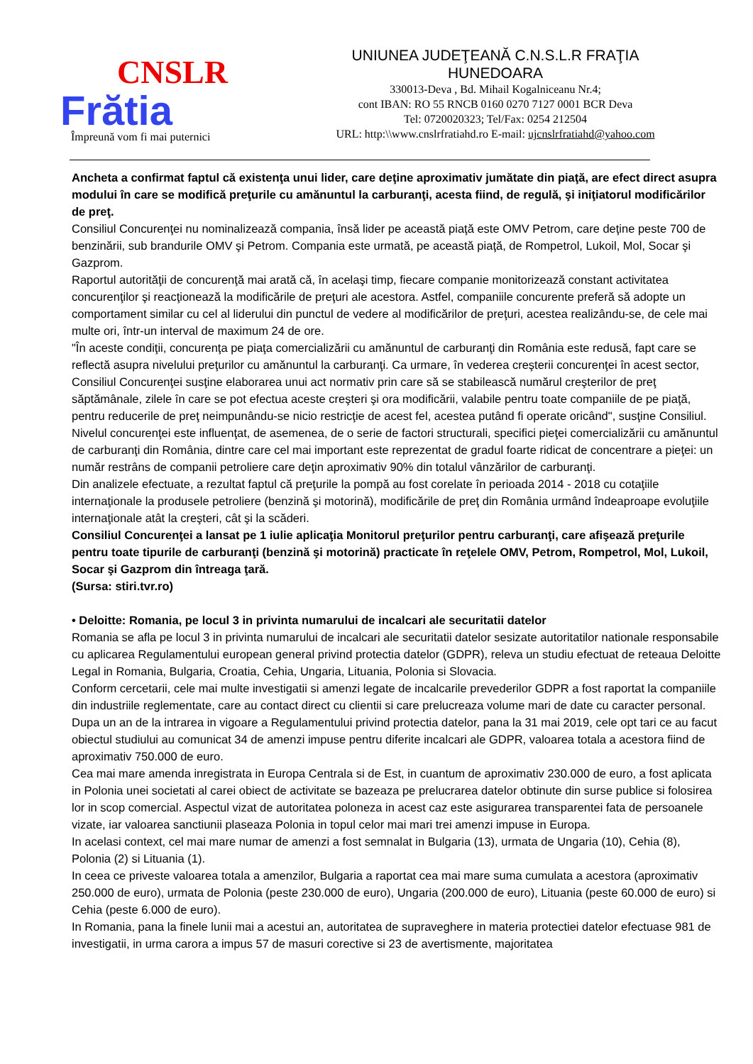CNSLR
Frătia
Împreună vom fi mai puternici
UNIUNEA JUDEŢEANĂ C.N.S.L.R FRAŢIA
HUNEDOARA
330013-Deva , Bd. Mihail Kogalniceanu Nr.4;
cont IBAN: RO 55 RNCB 0160 0270 7127 0001 BCR Deva
Tel: 0720020323; Tel/Fax: 0254 212504
URL: http:\\www.cnslrfratiahd.ro E-mail: ujcnslrfratiahd@yahoo.com
Ancheta a confirmat faptul că existenţa unui lider, care deţine aproximativ jumătate din piaţă, are efect direct asupra modului în care se modifică preţurile cu amănuntul la carburanţi, acesta fiind, de regulă, şi iniţiatorul modificărilor de preţ.
Consiliul Concurenţei nu nominalizează compania, însă lider pe această piaţă este OMV Petrom, care deţine peste 700 de benzinării, sub brandurile OMV şi Petrom. Compania este urmată, pe această piaţă, de Rompetrol, Lukoil, Mol, Socar şi Gazprom.
Raportul autorităţii de concurenţă mai arată că, în acelaşi timp, fiecare companie monitorizează constant activitatea concurenţilor şi reacţionează la modificările de preţuri ale acestora. Astfel, companiile concurente preferă să adopte un comportament similar cu cel al liderului din punctul de vedere al modificărilor de preţuri, acestea realizându-se, de cele mai multe ori, într-un interval de maximum 24 de ore.
"În aceste condiţii, concurenţa pe piaţa comercializării cu amănuntul de carburanţi din România este redusă, fapt care se reflectă asupra nivelului preţurilor cu amănuntul la carburanţi. Ca urmare, în vederea creşterii concurenţei în acest sector, Consiliul Concurenţei susţine elaborarea unui act normativ prin care să se stabilească numărul creşterilor de preţ săptămânale, zilele în care se pot efectua aceste creşteri şi ora modificării, valabile pentru toate companiile de pe piaţă, pentru reducerile de preţ neimpunându-se nicio restricţie de acest fel, acestea putând fi operate oricând", susţine Consiliul.
Nivelul concurenţei este influenţat, de asemenea, de o serie de factori structurali, specifici pieţei comercializării cu amănuntul de carburanţi din România, dintre care cel mai important este reprezentat de gradul foarte ridicat de concentrare a pieţei: un număr restrâns de companii petroliere care deţin aproximativ 90% din totalul vânzărilor de carburanţi.
Din analizele efectuate, a rezultat faptul că preţurile la pompă au fost corelate în perioada 2014 - 2018 cu cotaţiile internaţionale la produsele petroliere (benzină şi motorină), modificările de preţ din România urmând îndeaproape evoluţiile internaţionale atât la creşteri, cât şi la scăderi.
Consiliul Concurenţei a lansat pe 1 iulie aplicaţia Monitorul preţurilor pentru carburanţi, care afişează preţurile pentru toate tipurile de carburanţi (benzină şi motorină) practicate în reţelele OMV, Petrom, Rompetrol, Mol, Lukoil, Socar şi Gazprom din întreaga ţară.
(Sursa: stiri.tvr.ro)
• Deloitte: Romania, pe locul 3 in privinta numarului de incalcari ale securitatii datelor
Romania se afla pe locul 3 in privinta numarului de incalcari ale securitatii datelor sesizate autoritatilor nationale responsabile cu aplicarea Regulamentului european general privind protectia datelor (GDPR), releva un studiu efectuat de reteaua Deloitte Legal in Romania, Bulgaria, Croatia, Cehia, Ungaria, Lituania, Polonia si Slovacia.
Conform cercetarii, cele mai multe investigatii si amenzi legate de incalcarile prevederilor GDPR a fost raportat la companiile din industriile reglementate, care au contact direct cu clientii si care prelucreaza volume mari de date cu caracter personal.
Dupa un an de la intrarea in vigoare a Regulamentului privind protectia datelor, pana la 31 mai 2019, cele opt tari ce au facut obiectul studiului au comunicat 34 de amenzi impuse pentru diferite incalcari ale GDPR, valoarea totala a acestora fiind de aproximativ 750.000 de euro.
Cea mai mare amenda inregistrata in Europa Centrala si de Est, in cuantum de aproximativ 230.000 de euro, a fost aplicata in Polonia unei societati al carei obiect de activitate se bazeaza pe prelucrarea datelor obtinute din surse publice si folosirea lor in scop comercial. Aspectul vizat de autoritatea poloneza in acest caz este asigurarea transparentei fata de persoanele vizate, iar valoarea sanctiunii plaseaza Polonia in topul celor mai mari trei amenzi impuse in Europa.
In acelasi context, cel mai mare numar de amenzi a fost semnalat in Bulgaria (13), urmata de Ungaria (10), Cehia (8), Polonia (2) si Lituania (1).
In ceea ce priveste valoarea totala a amenzilor, Bulgaria a raportat cea mai mare suma cumulata a acestora (aproximativ 250.000 de euro), urmata de Polonia (peste 230.000 de euro), Ungaria (200.000 de euro), Lituania (peste 60.000 de euro) si Cehia (peste 6.000 de euro).
In Romania, pana la finele lunii mai a acestui an, autoritatea de supraveghere in materia protectiei datelor efectuase 981 de investigatii, in urma carora a impus 57 de masuri corective si 23 de avertismente, majoritatea